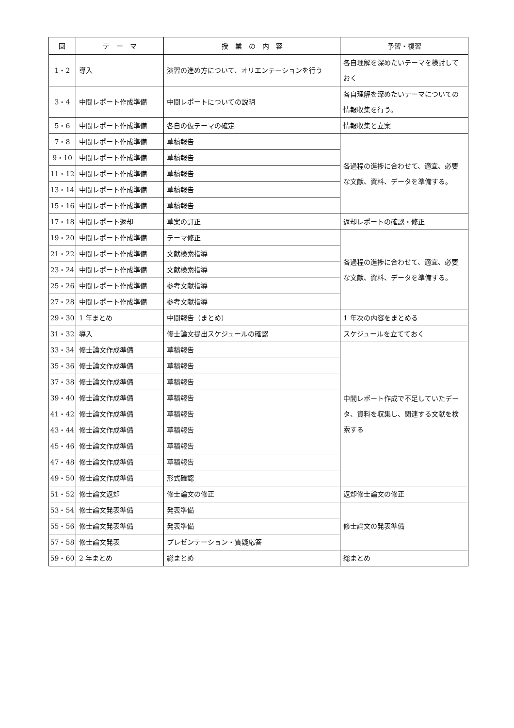| 回 | テ ー マ | 授 業 の 内 容 | 予習・復習 |
| --- | --- | --- | --- |
| 1・2 | 導入 | 演習の進め方について、オリエンテーションを行う | 各自理解を深めたいテーマを検討しておく |
| 3・4 | 中間レポート作成準備 | 中間レポートについての説明 | 各自理解を深めたいテーマについての情報収集を行う。 |
| 5・6 | 中間レポート作成準備 | 各自の仮テーマの確定 | 情報収集と立案 |
| 7・8 | 中間レポート作成準備 | 草稿報告 | 各過程の進捗に合わせて、適宜、必要な文献、資料、データを準備する。 |
| 9・10 | 中間レポート作成準備 | 草稿報告 | |
| 11・12 | 中間レポート作成準備 | 草稿報告 | |
| 13・14 | 中間レポート作成準備 | 草稿報告 | |
| 15・16 | 中間レポート作成準備 | 草稿報告 | |
| 17・18 | 中間レポート返却 | 草案の訂正 | 返却レポートの確認・修正 |
| 19・20 | 中間レポート作成準備 | テーマ修正 | 各過程の進捗に合わせて、適宜、必要な文献、資料、データを準備する。 |
| 21・22 | 中間レポート作成準備 | 文献検索指導 | |
| 23・24 | 中間レポート作成準備 | 文献検索指導 | |
| 25・26 | 中間レポート作成準備 | 参考文献指導 | |
| 27・28 | 中間レポート作成準備 | 参考文献指導 | |
| 29・30 | 1 年まとめ | 中間報告（まとめ） | 1 年次の内容をまとめる |
| 31・32 | 導入 | 修士論文提出スケジュールの確認 | スケジュールを立てておく |
| 33・34 | 修士論文作成準備 | 草稿報告 | 中間レポート作成で不足していたデータ、資料を収集し、関連する文献を検索する |
| 35・36 | 修士論文作成準備 | 草稿報告 | |
| 37・38 | 修士論文作成準備 | 草稿報告 | |
| 39・40 | 修士論文作成準備 | 草稿報告 | |
| 41・42 | 修士論文作成準備 | 草稿報告 | |
| 43・44 | 修士論文作成準備 | 草稿報告 | |
| 45・46 | 修士論文作成準備 | 草稿報告 | |
| 47・48 | 修士論文作成準備 | 草稿報告 | |
| 49・50 | 修士論文作成準備 | 形式確認 | |
| 51・52 | 修士論文返却 | 修士論文の修正 | 返却修士論文の修正 |
| 53・54 | 修士論文発表準備 | 発表準備 | 修士論文の発表準備 |
| 55・56 | 修士論文発表準備 | 発表準備 | |
| 57・58 | 修士論文発表 | プレゼンテーション・質疑応答 | |
| 59・60 | 2 年まとめ | 総まとめ | 総まとめ |